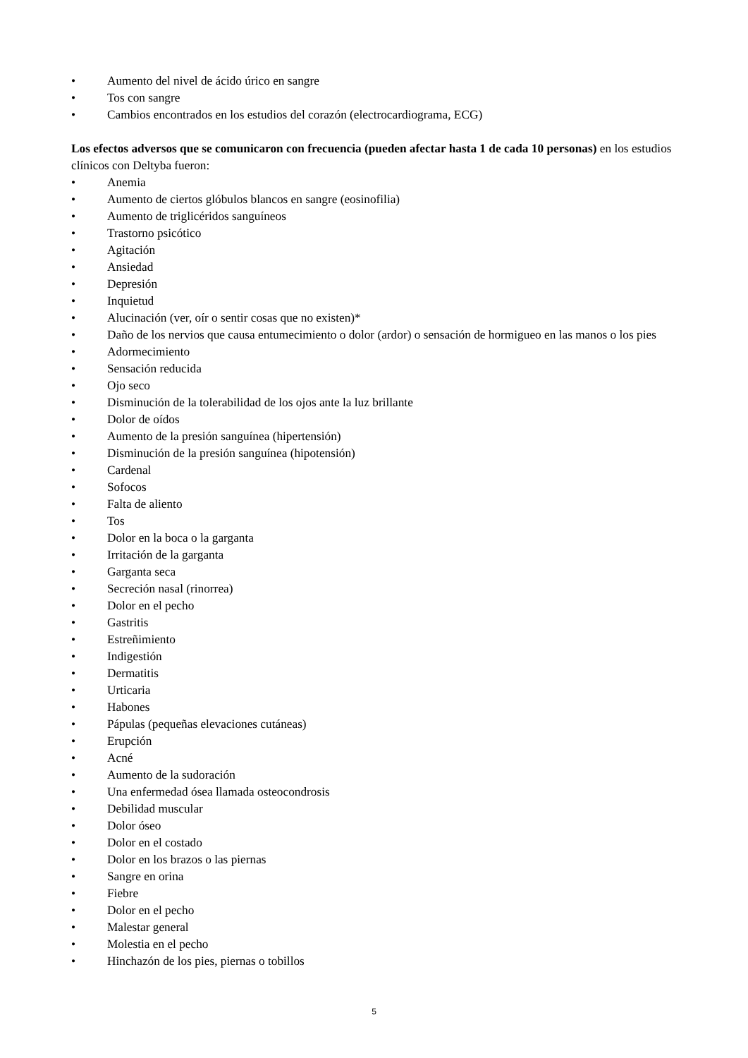• Aumento del nivel de ácido úrico en sangre
• Tos con sangre
• Cambios encontrados en los estudios del corazón (electrocardiograma, ECG)
Los efectos adversos que se comunicaron con frecuencia (pueden afectar hasta 1 de cada 10 personas) en los estudios clínicos con Deltyba fueron:
• Anemia
• Aumento de ciertos glóbulos blancos en sangre (eosinofilia)
• Aumento de triglicéridos sanguíneos
• Trastorno psicótico
• Agitación
• Ansiedad
• Depresión
• Inquietud
• Alucinación (ver, oír o sentir cosas que no existen)*
• Daño de los nervios que causa entumecimiento o dolor (ardor) o sensación de hormigueo en las manos o los pies
• Adormecimiento
• Sensación reducida
• Ojo seco
• Disminución de la tolerabilidad de los ojos ante la luz brillante
• Dolor de oídos
• Aumento de la presión sanguínea (hipertensión)
• Disminución de la presión sanguínea (hipotensión)
• Cardenal
• Sofocos
• Falta de aliento
• Tos
• Dolor en la boca o la garganta
• Irritación de la garganta
• Garganta seca
• Secreción nasal (rinorrea)
• Dolor en el pecho
• Gastritis
• Estreñimiento
• Indigestión
• Dermatitis
• Urticaria
• Habones
• Pápulas (pequeñas elevaciones cutáneas)
• Erupción
• Acné
• Aumento de la sudoración
• Una enfermedad ósea llamada osteocondrosis
• Debilidad muscular
• Dolor óseo
• Dolor en el costado
• Dolor en los brazos o las piernas
• Sangre en orina
• Fiebre
• Dolor en el pecho
• Malestar general
• Molestia en el pecho
• Hinchazón de los pies, piernas o tobillos
5